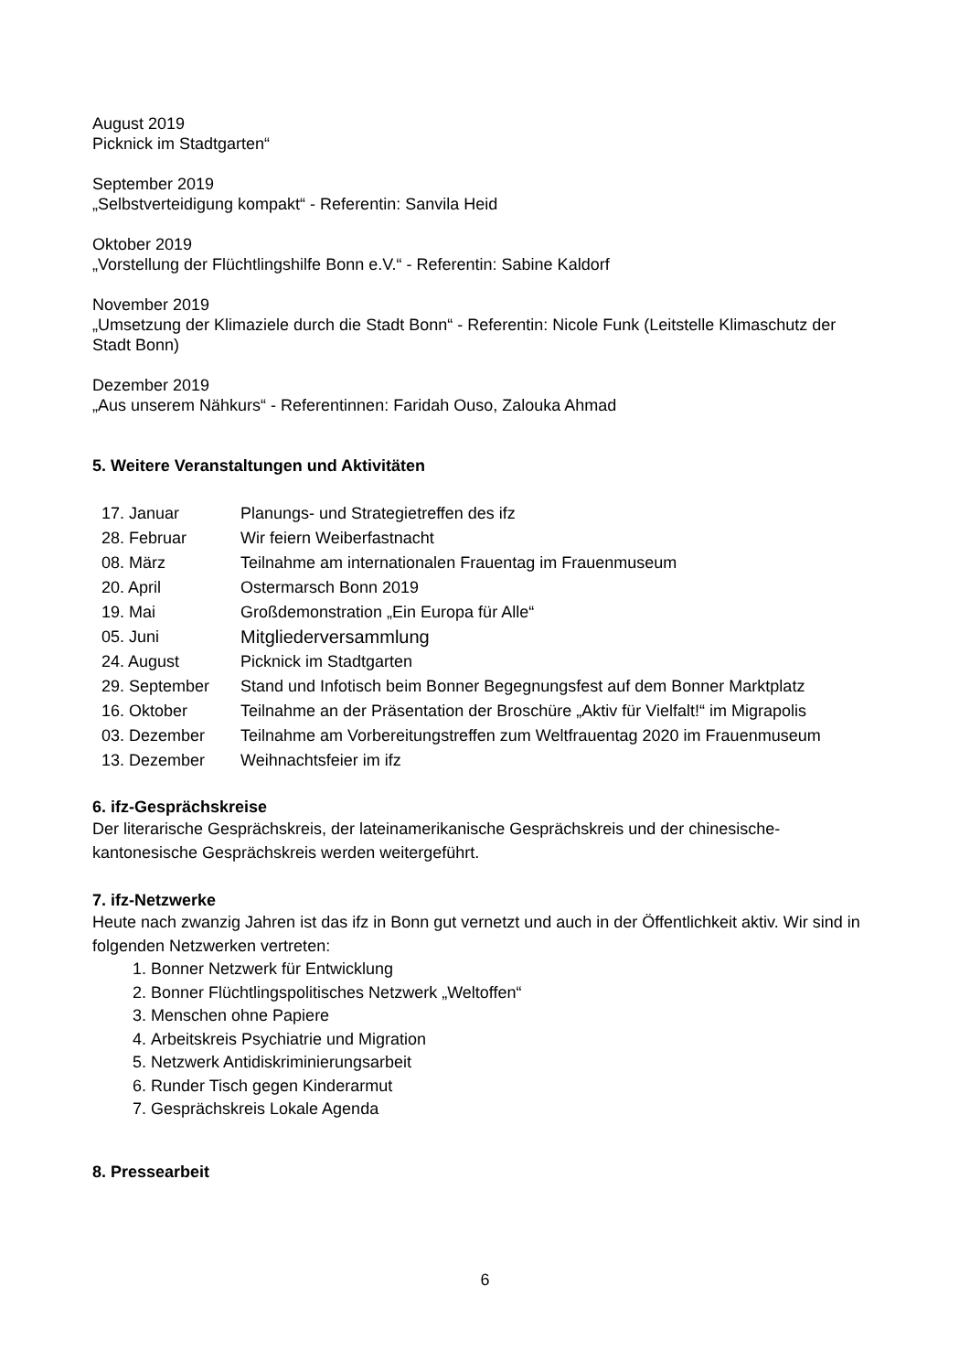August 2019
Picknick im Stadtgarten“
September 2019
„Selbstverteidigung kompakt“ - Referentin: Sanvila Heid
Oktober 2019
„Vorstellung der Flüchtlingshilfe Bonn e.V.“ - Referentin: Sabine Kaldorf
November 2019
„Umsetzung der Klimaziele durch die Stadt Bonn“ - Referentin: Nicole Funk (Leitstelle Klimaschutz der Stadt Bonn)
Dezember 2019
„Aus unserem Nähkurs“ - Referentinnen: Faridah Ouso, Zalouka Ahmad
5. Weitere Veranstaltungen und Aktivitäten
| 17. Januar | Planungs- und Strategietreffen des ifz |
| 28. Februar | Wir feiern Weiberfastnacht |
| 08. März | Teilnahme am internationalen Frauentag im Frauenmuseum |
| 20. April | Ostermarsch Bonn 2019 |
| 19. Mai | Großdemonstration „Ein Europa für Alle“ |
| 05. Juni | Mitgliederversammlung |
| 24. August | Picknick im Stadtgarten |
| 29. September | Stand und Infotisch beim Bonner Begegnungsfest auf dem Bonner Marktplatz |
| 16. Oktober | Teilnahme an der Präsentation der Broschüre „Aktiv für Vielfalt!“ im Migrapolis |
| 03. Dezember | Teilnahme am Vorbereitungstreffen zum Weltfrauentag 2020 im Frauenmuseum |
| 13. Dezember | Weihnachtsfeier im ifz |
6. ifz-Gesprächskreise
Der literarische Gesprächskreis, der lateinamerikanische Gesprächskreis und der chinesische-kantonesische Gesprächskreis werden weitergeführt.
7. ifz-Netzwerke
Heute nach zwanzig Jahren ist das ifz in Bonn gut vernetzt und auch in der Öffentlichkeit aktiv. Wir sind in folgenden Netzwerken vertreten:
1. Bonner Netzwerk für Entwicklung
2. Bonner Flüchtlingspolitisches Netzwerk „Weltoffen“
3. Menschen ohne Papiere
4. Arbeitskreis Psychiatrie und Migration
5. Netzwerk Antidiskriminierungsarbeit
6. Runder Tisch gegen Kinderarmut
7. Gesprächskreis Lokale Agenda
8. Pressearbeit
6